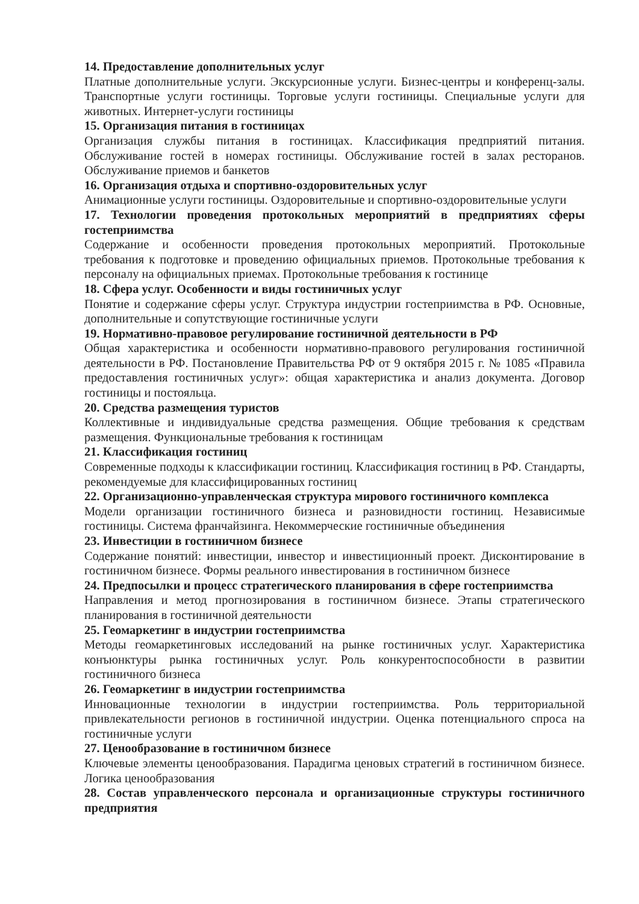14. Предоставление дополнительных услуг
Платные дополнительные услуги. Экскурсионные услуги. Бизнес-центры и конференц-залы. Транспортные услуги гостиницы. Торговые услуги гостиницы. Специальные услуги для животных. Интернет-услуги гостиницы
15. Организация питания в гостиницах
Организация службы питания в гостиницах. Классификация предприятий питания. Обслуживание гостей в номерах гостиницы. Обслуживание гостей в залах ресторанов. Обслуживание приемов и банкетов
16. Организация отдыха и спортивно-оздоровительных услуг
Анимационные услуги гостиницы. Оздоровительные и спортивно-оздоровительные услуги
17. Технологии проведения протокольных мероприятий в предприятиях сферы гостеприимства
Содержание и особенности проведения протокольных мероприятий. Протокольные требования к подготовке и проведению официальных приемов. Протокольные требования к персоналу на официальных приемах. Протокольные требования к гостинице
18. Сфера услуг. Особенности и виды гостиничных услуг
Понятие и содержание сферы услуг. Структура индустрии гостеприимства в РФ. Основные, дополнительные и сопутствующие гостиничные услуги
19. Нормативно-правовое регулирование гостиничной деятельности в РФ
Общая характеристика и особенности нормативно-правового регулирования гостиничной деятельности в РФ. Постановление Правительства РФ от 9 октября 2015 г. № 1085 «Правила предоставления гостиничных услуг»: общая характеристика и анализ документа. Договор гостиницы и постояльца.
20. Средства размещения туристов
Коллективные и индивидуальные средства размещения. Общие требования к средствам размещения. Функциональные требования к гостиницам
21. Классификация гостиниц
Современные подходы к классификации гостиниц. Классификация гостиниц в РФ. Стандарты, рекомендуемые для классифицированных гостиниц
22. Организационно-управленческая структура мирового гостиничного комплекса
Модели организации гостиничного бизнеса и разновидности гостиниц. Независимые гостиницы. Система франчайзинга. Некоммерческие гостиничные объединения
23. Инвестиции в гостиничном бизнесе
Содержание понятий: инвестиции, инвестор и инвестиционный проект. Дисконтирование в гостиничном бизнесе. Формы реального инвестирования в гостиничном бизнесе
24. Предпосылки и процесс стратегического планирования в сфере гостеприимства
Направления и метод прогнозирования в гостиничном бизнесе. Этапы стратегического планирования в гостиничной деятельности
25. Геомаркетинг в индустрии гостеприимства
Методы геомаркетинговых исследований на рынке гостиничных услуг. Характеристика конъюнктуры рынка гостиничных услуг. Роль конкурентоспособности в развитии гостиничного бизнеса
26. Геомаркетинг в индустрии гостеприимства
Инновационные технологии в индустрии гостеприимства. Роль территориальной привлекательности регионов в гостиничной индустрии. Оценка потенциального спроса на гостиничные услуги
27. Ценообразование в гостиничном бизнесе
Ключевые элементы ценообразования. Парадигма ценовых стратегий в гостиничном бизнесе. Логика ценообразования
28. Состав управленческого персонала и организационные структуры гостиничного предприятия